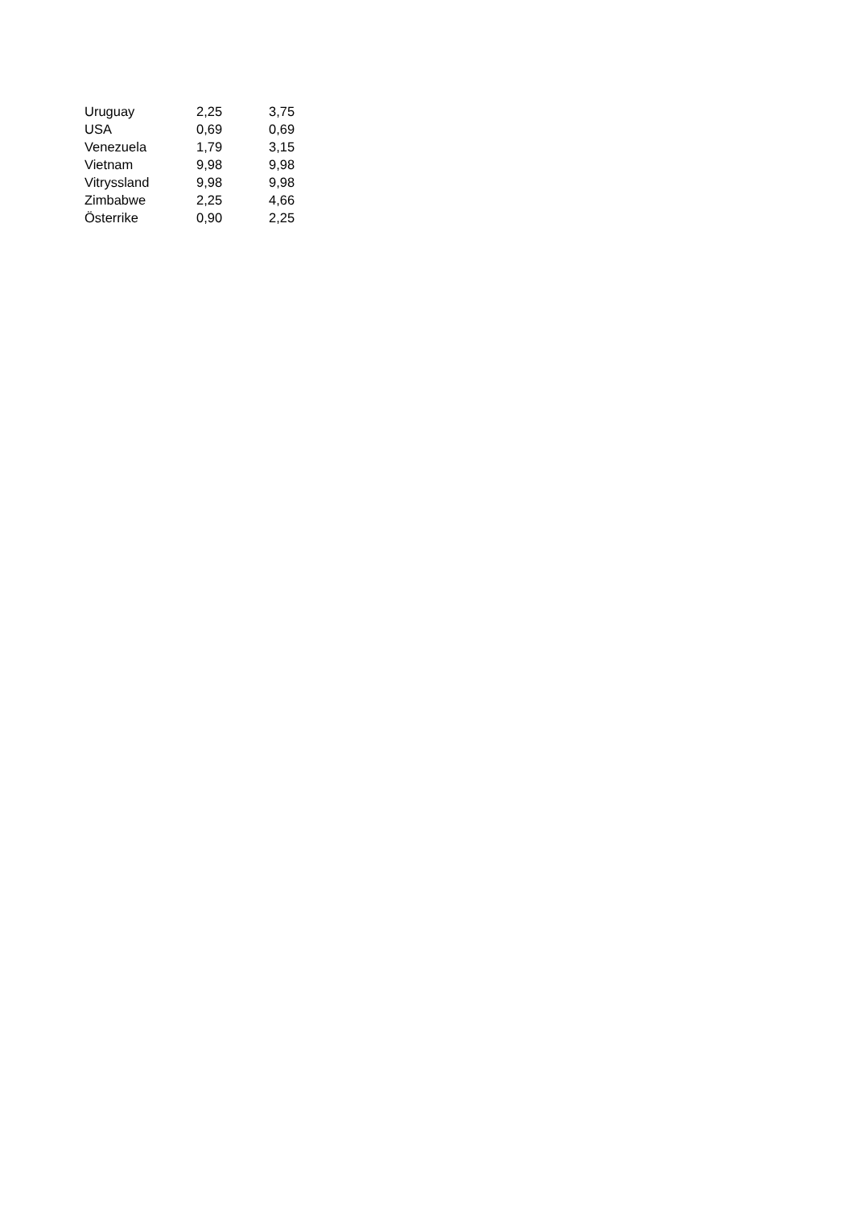| Uruguay | 2,25 | 3,75 |
| USA | 0,69 | 0,69 |
| Venezuela | 1,79 | 3,15 |
| Vietnam | 9,98 | 9,98 |
| Vitryssland | 9,98 | 9,98 |
| Zimbabwe | 2,25 | 4,66 |
| Österrike | 0,90 | 2,25 |